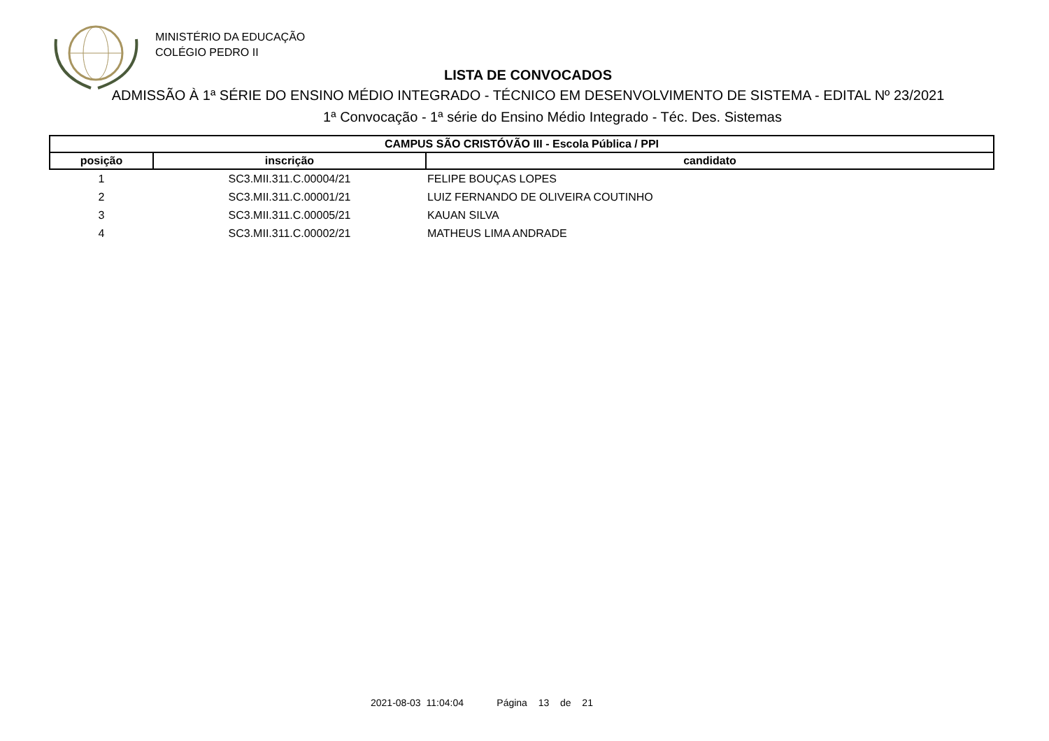MINISTÉRIO DA EDUCAÇÃO
COLÉGIO PEDRO II
LISTA DE CONVOCADOS
ADMISSÃO À 1ª SÉRIE DO ENSINO MÉDIO INTEGRADO - TÉCNICO EM DESENVOLVIMENTO DE SISTEMA - EDITAL Nº 23/2021
1ª Convocação - 1ª série do Ensino Médio Integrado - Téc. Des. Sistemas
| CAMPUS SÃO CRISTÓVÃO III - Escola Pública / PPI | | |
| --- | --- | --- |
| posição | inscrição | candidato |
| 1 | SC3.MII.311.C.00004/21 | FELIPE BOUÇAS LOPES |
| 2 | SC3.MII.311.C.00001/21 | LUIZ FERNANDO DE OLIVEIRA COUTINHO |
| 3 | SC3.MII.311.C.00005/21 | KAUAN SILVA |
| 4 | SC3.MII.311.C.00002/21 | MATHEUS LIMA ANDRADE |
2021-08-03 11:04:04 Página 13 de 21